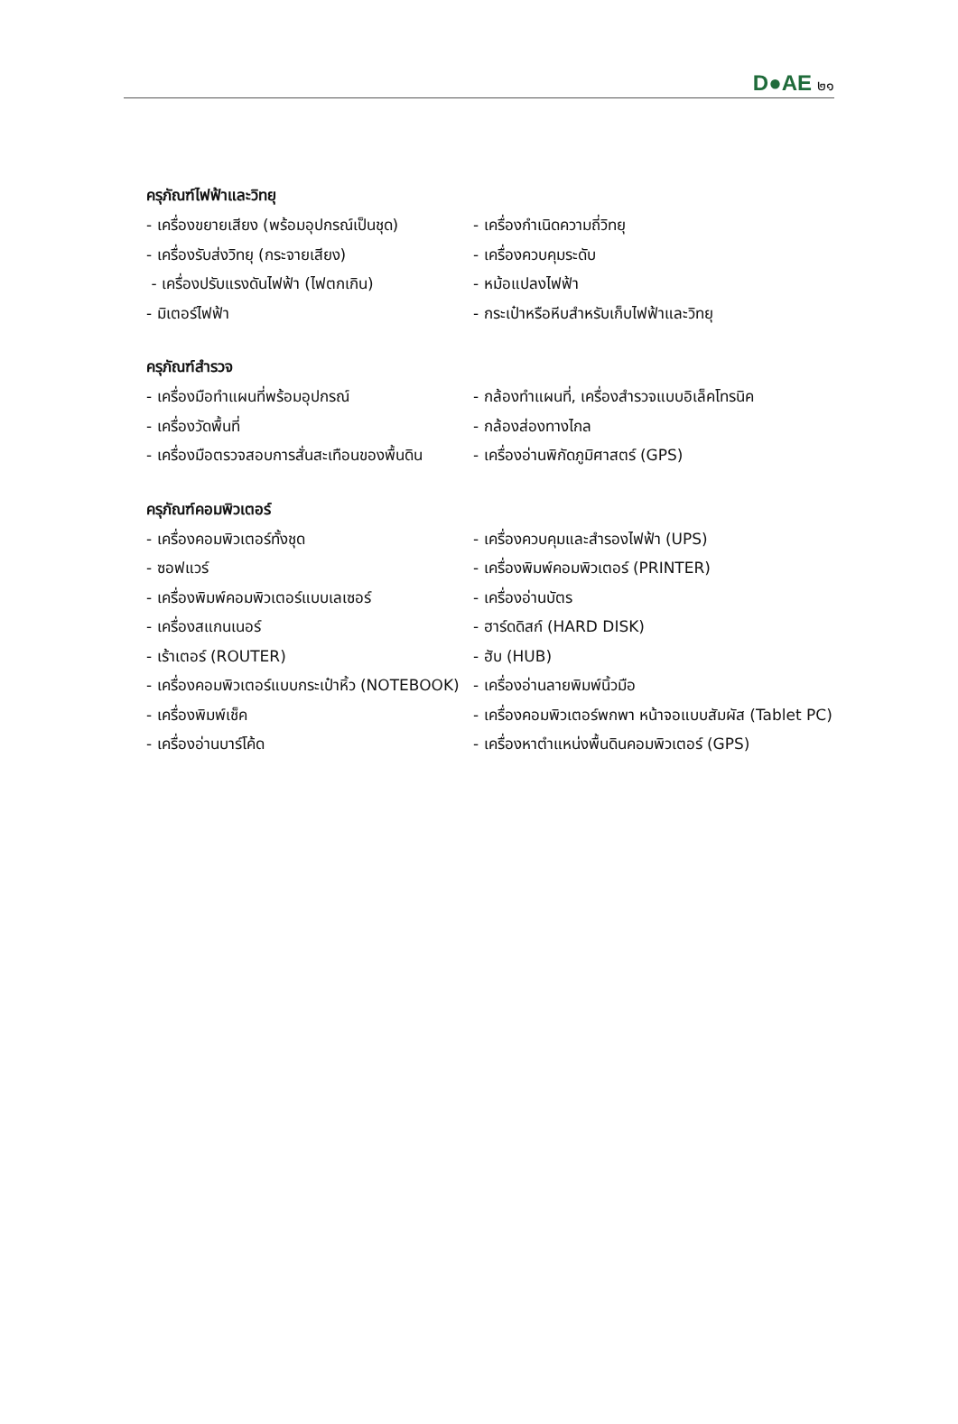D●AE ๒๑
ครุภัณฑ์ไฟฟ้าและวิทยุ
- เครื่องขยายเสียง (พร้อมอุปกรณ์เป็นชุด) - เครื่องกำเนิดความถี่วิทยุ
- เครื่องรับส่งวิทยุ (กระจายเสียง) - เครื่องควบคุมระดับ
- เครื่องปรับแรงดันไฟฟ้า (ไฟตกเกิน) - หม้อแปลงไฟฟ้า
- มิเตอร์ไฟฟ้า - กระเป๋าหรือหีบสำหรับเก็บไฟฟ้าและวิทยุ
ครุภัณฑ์สำรวจ
- เครื่องมือทำแผนที่พร้อมอุปกรณ์ - กล้องทำแผนที่, เครื่องสำรวจแบบอิเล็คโทรนิค
- เครื่องวัดพื้นที่ - กล้องส่องทางไกล
- เครื่องมือตรวจสอบการสั่นสะเทือนของพื้นดิน - เครื่องอ่านพิกัดภูมิศาสตร์ (GPS)
ครุภัณฑ์คอมพิวเตอร์
- เครื่องคอมพิวเตอร์ทั้งชุด - เครื่องควบคุมและสำรองไฟฟ้า (UPS)
- ซอฟแวร์ - เครื่องพิมพ์คอมพิวเตอร์ (PRINTER)
- เครื่องพิมพ์คอมพิวเตอร์แบบเลเซอร์ - เครื่องอ่านบัตร
- เครื่องสแกนเนอร์ - ฮาร์ดดิสก์ (HARD DISK)
- เร้าเตอร์ (ROUTER) - ฮับ (HUB)
- เครื่องคอมพิวเตอร์แบบกระเป๋าหิ้ว (NOTEBOOK) - เครื่องอ่านลายพิมพ์นิ้วมือ
- เครื่องพิมพ์เช็ค - เครื่องคอมพิวเตอร์พกพา หน้าจอแบบสัมผัส (Tablet PC)
- เครื่องอ่านบาร์โค้ด - เครื่องหาตำแหน่งพื้นดินคอมพิวเตอร์ (GPS)